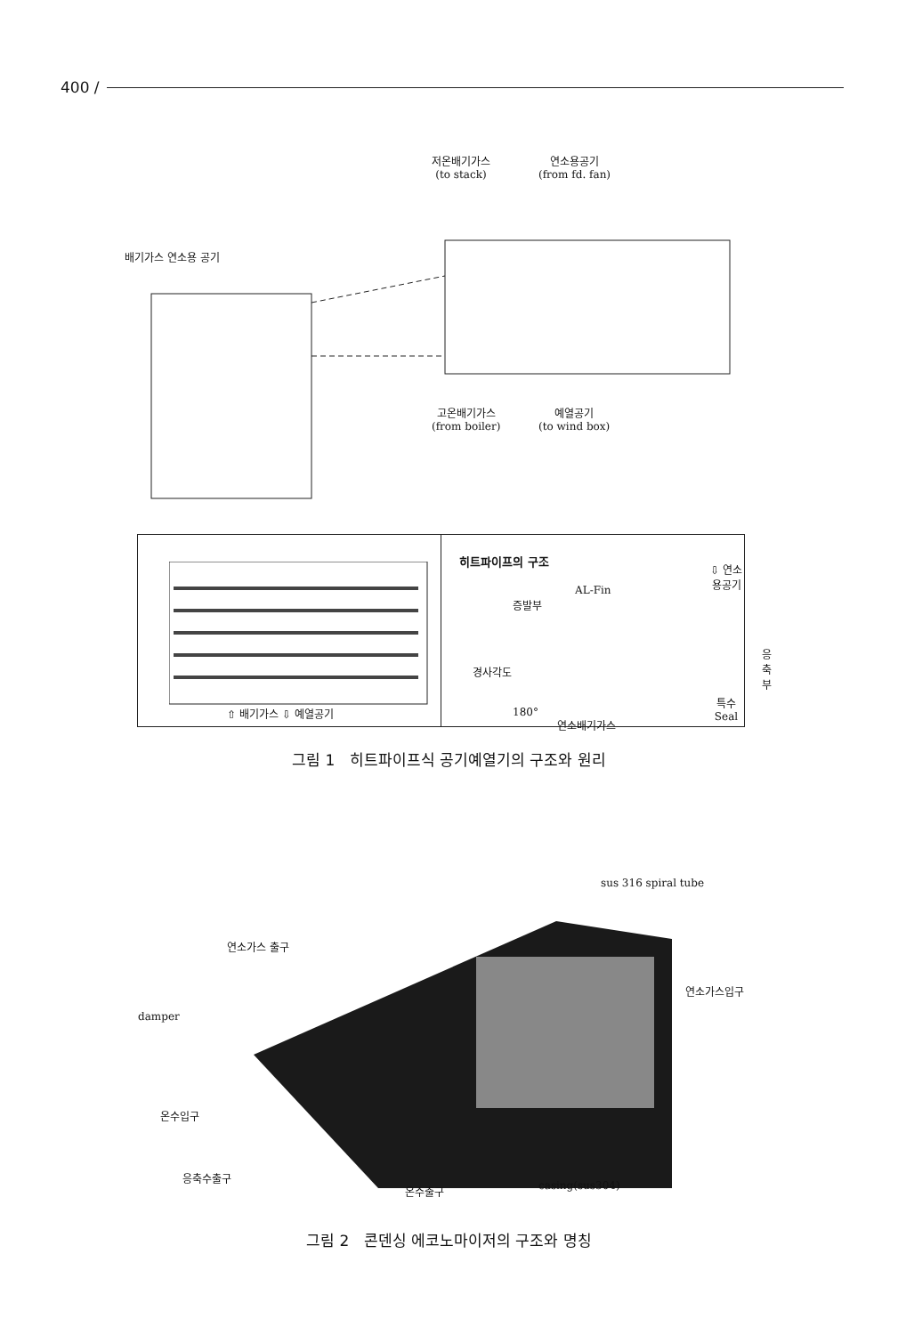400 /
저온배기가스
(to stack)
연소용공기
(from fd. fan)
배기가스 연소용 공기
고온배기가스
(from boiler)
예열공기
(to wind box)
⇧ 배기가스 ⇩ 예열공기
히트파이프의 구조
⇩ 연소용공기
AL-Fin
증발부
응축부
경사각도
특수Seal
180°
연소배기가스
그림 1 히트파이프식 공기예열기의 구조와 원리
sus 316 spiral tube
연소가스 출구
damper
연소가스입구
온수입구
응축수출구
온수출구 casing(sus304)
그림 2 콘덴싱 에코노마이저의 구조와 명칭